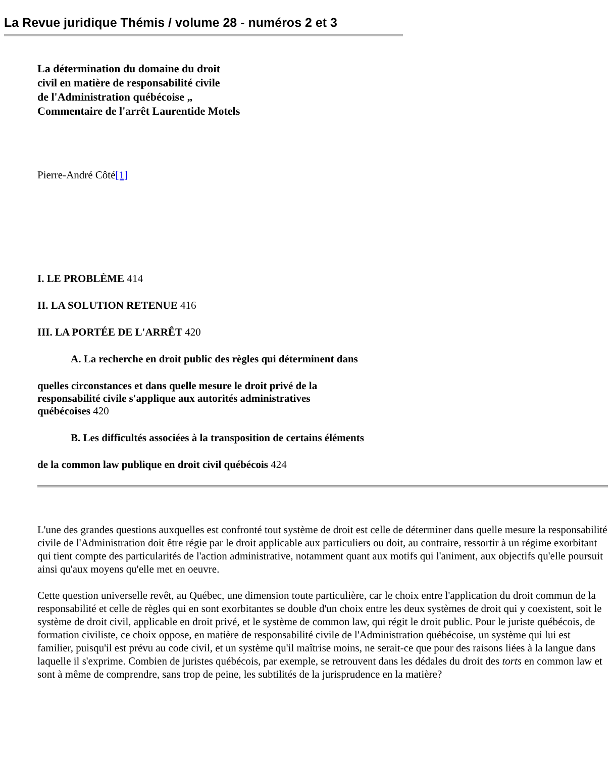La Revue juridique Thémis / volume 28 - numéros 2 et 3
La détermination du domaine du droit
civil en matière de responsabilité civile
de l'Administration québécoise „
Commentaire de l'arrêt Laurentide Motels
Pierre-André Côté[1]
I. LE PROBLÈME 414
II. LA SOLUTION RETENUE 416
III. LA PORTÉE DE L'ARRÊT 420
A. La recherche en droit public des règles qui déterminent dans
quelles circonstances et dans quelle mesure le droit privé de la
responsabilité civile s'applique aux autorités administratives
québécoises 420
B. Les difficultés associées à la transposition de certains éléments
de la common law publique en droit civil québécois 424
L'une des grandes questions auxquelles est confronté tout système de droit est celle de déterminer dans quelle mesure la responsabilité civile de l'Administration doit être régie par le droit applicable aux particuliers ou doit, au contraire, ressortir à un régime exorbitant qui tient compte des particularités de l'action administrative, notamment quant aux motifs qui l'animent, aux objectifs qu'elle poursuit ainsi qu'aux moyens qu'elle met en oeuvre.
Cette question universelle revêt, au Québec, une dimension toute particulière, car le choix entre l'application du droit commun de la responsabilité et celle de règles qui en sont exorbitantes se double d'un choix entre les deux systèmes de droit qui y coexistent, soit le système de droit civil, applicable en droit privé, et le système de common law, qui régit le droit public. Pour le juriste québécois, de formation civiliste, ce choix oppose, en matière de responsabilité civile de l'Administration québécoise, un système qui lui est familier, puisqu'il est prévu au code civil, et un système qu'il maîtrise moins, ne serait-ce que pour des raisons liées à la langue dans laquelle il s'exprime. Combien de juristes québécois, par exemple, se retrouvent dans les dédales du droit des torts en common law et sont à même de comprendre, sans trop de peine, les subtilités de la jurisprudence en la matière?